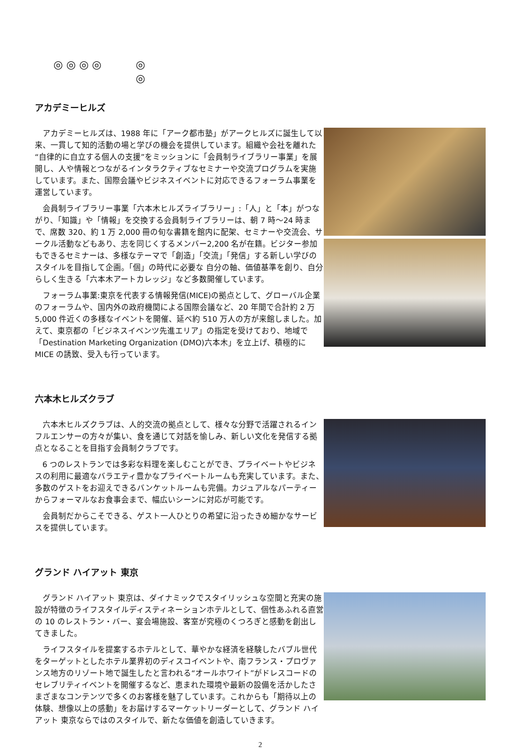◎ ◎ ◎ ◎ ◎
◎
アカデミーヒルズ
アカデミーヒルズは、1988 年に「アーク都市塾」がアークヒルズに誕生して以来、一貫して知的活動の場と学びの機会を提供しています。組織や会社を離れた“自律的に自立する個人の支援”をミッションに「会員制ライブラリー事業」を展開し、人や情報とつながるインタラクティブなセミナーや交流プログラムを実施しています。また、国際会議やビジネスイベントに対応できるフォーラム事業を運営しています。
会員制ライブラリー事業「六本木ヒルズライブラリー」:「人」と「本」がつながり、「知識」や「情報」を交換する会員制ライブラリーは、朝 7 時～24 時まで、席数 320、約 1 万 2,000 冊の旬な書籍を館内に配架、セミナーや交流会、サークル活動などもあり、志を同じくするメンバー2,200 名が在籍。ビジター参加もできるセミナーは、多様なテーマで「創造」「交流」「発信」する新しい学びのスタイルを目指して企画。「個」の時代に必要な 自分の軸、価値基準を創り、自分らしく生きる「六本木アートカレッジ」など多数開催しています。
フォーラム事業:東京を代表する情報発信(MICE)の拠点として、グローバル企業のフォーラムや、国内外の政府機関による国際会議など、20 年間で合計約 2 万 5,000 件近くの多様なイベントを開催、延べ約 510 万人の方が来館しました。加えて、東京都の「ビジネスイベンツ先進エリア」の指定を受けており、地域で「Destination Marketing Organization (DMO)六本木」を立上げ、積極的に MICE の誘致、受入も行っています。
六本木ヒルズクラブ
六本木ヒルズクラブは、人的交流の拠点として、様々な分野で活躍されるインフルエンサーの方々が集い、食を通じて対話を愉しみ、新しい文化を発信する拠点となることを目指す会員制クラブです。
6 つのレストランでは多彩な料理を楽しむことができ、プライベートやビジネスの利用に最適なバラエティ豊かなプライベートルームも充実しています。また、多数のゲストをお迎えできるバンケットルームも完備。カジュアルなパーティーからフォーマルなお食事会まで、幅広いシーンに対応が可能です。
会員制だからこそできる、ゲスト一人ひとりの希望に沿ったきめ細かなサービスを提供しています。
グランド ハイアット 東京
グランド ハイアット 東京は、ダイナミックでスタイリッシュな空間と充実の施設が特徴のライフスタイルディスティネーションホテルとして、個性あふれる直営の 10 のレストラン・バー、宴会場施設、客室が究極のくつろぎと感動を創出してきました。
ライフスタイルを提案するホテルとして、華やかな経済を経験したバブル世代をターゲットとしたホテル業界初のディスコイベントや、南フランス・プロヴァンス地方のリゾート地で誕生したと言われる“オールホワイト”がドレスコードのセレブリティイベントを開催するなど、恵まれた環境や最新の設備を活かしたさまざまなコンテンツで多くのお客様を魅了しています。これからも「期待以上の体験、想像以上の感動」をお届けするマーケットリーダーとして、グランド ハイアット 東京ならではのスタイルで、新たな価値を創造していきます。
2